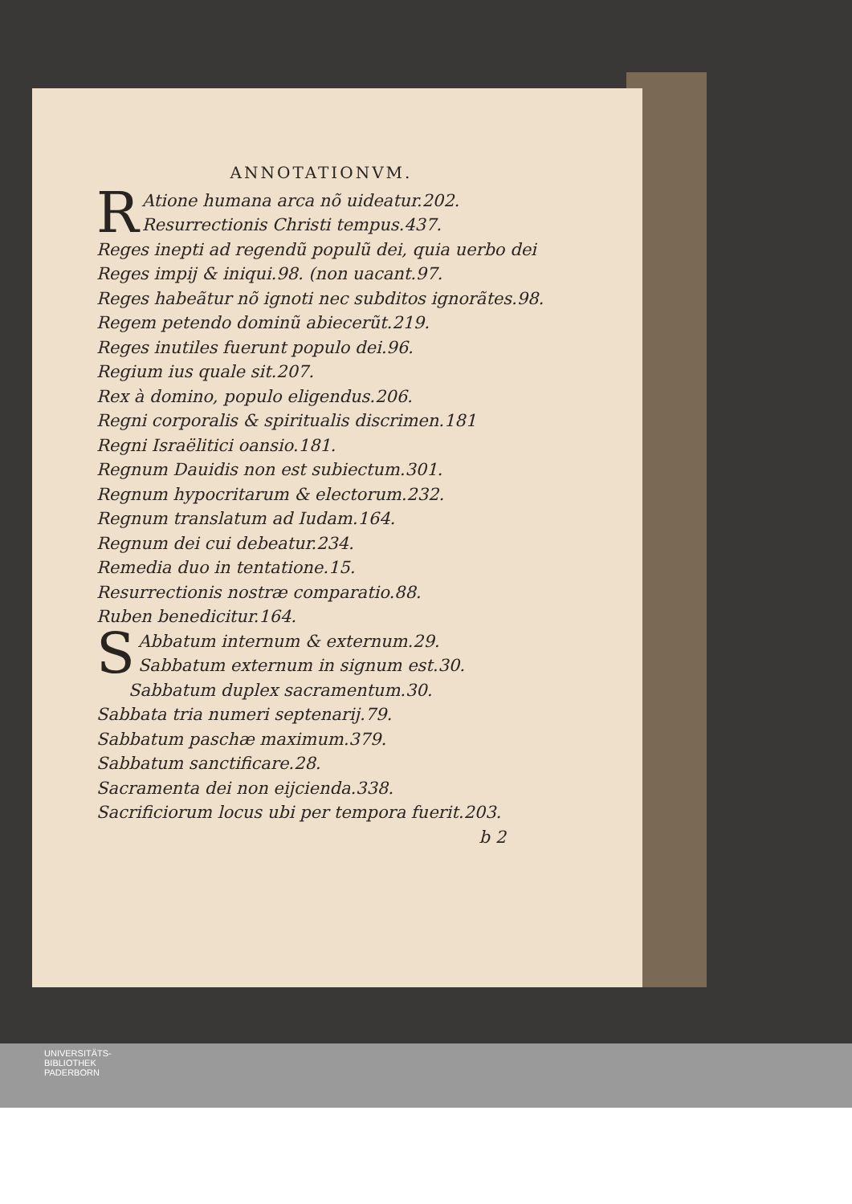ANNOTATIONVM.
RAtione humana arca nõ uideatur.202.
Resurrectionis Christi tempus.437.
Reges inepti ad regendũ populũ dei, quia uerbo dei
Reges impij & iniqui.98. (non uacant.97.
Reges habeãtur nõ ignoti nec subditos ignorãtes.98.
Regem petendo dominũ abiecerũt.219.
Reges inutiles fuerunt populo dei.96.
Regium ius quale sit.207.
Rex à domino, populo eligendus.206.
Regni corporalis & spiritualis discrimen.181
Regni Israëlitici oansio.181.
Regnum Dauidis non est subiectum.301.
Regnum hypocritarum & electorum.232.
Regnum translatum ad Iudam.164.
Regnum dei cui debeatur.234.
Remedia duo in tentatione.15.
Resurrectionis nostræ comparatio.88.
Ruben benedicitur.164.
SAbbatum internum & externum.29.
Sabbatum externum in signum est.30.
Sabbatum duplex sacramentum.30.
Sabbata tria numeri septenarij.79.
Sabbatum paschæ maximum.379.
Sabbatum sanctificare.28.
Sacramenta dei non eijcienda.338.
Sacrificiorum locus ubi per tempora fuerit.203.
b 2
UNIVERSITÄTS-
BIBLIOTHEK
PADERBORN